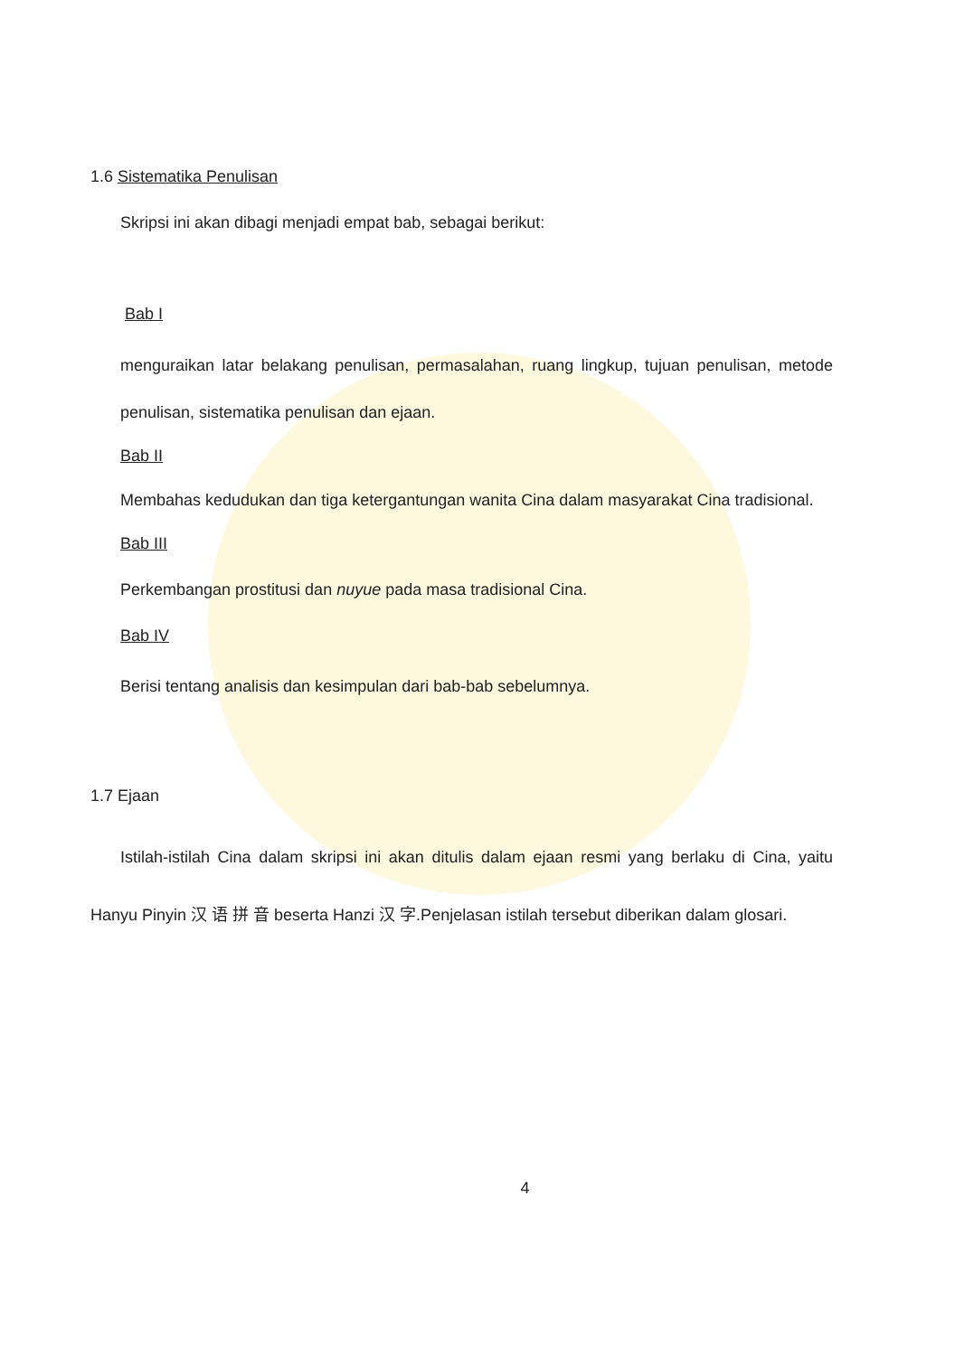1.6 Sistematika Penulisan
Skripsi ini akan dibagi menjadi empat bab, sebagai berikut:
Bab I
menguraikan latar belakang penulisan, permasalahan, ruang lingkup, tujuan penulisan, metode penulisan, sistematika penulisan dan ejaan.
Bab II
Membahas kedudukan dan tiga ketergantungan wanita Cina dalam masyarakat Cina tradisional.
Bab III
Perkembangan prostitusi dan nuyue pada masa tradisional Cina.
Bab IV
Berisi tentang analisis dan kesimpulan dari bab-bab sebelumnya.
1.7 Ejaan
Istilah-istilah Cina dalam skripsi ini akan ditulis dalam ejaan resmi yang berlaku di Cina, yaitu Hanyu Pinyin 汉 语 拼 音 beserta Hanzi 汉 字.Penjelasan istilah tersebut diberikan dalam glosari.
4